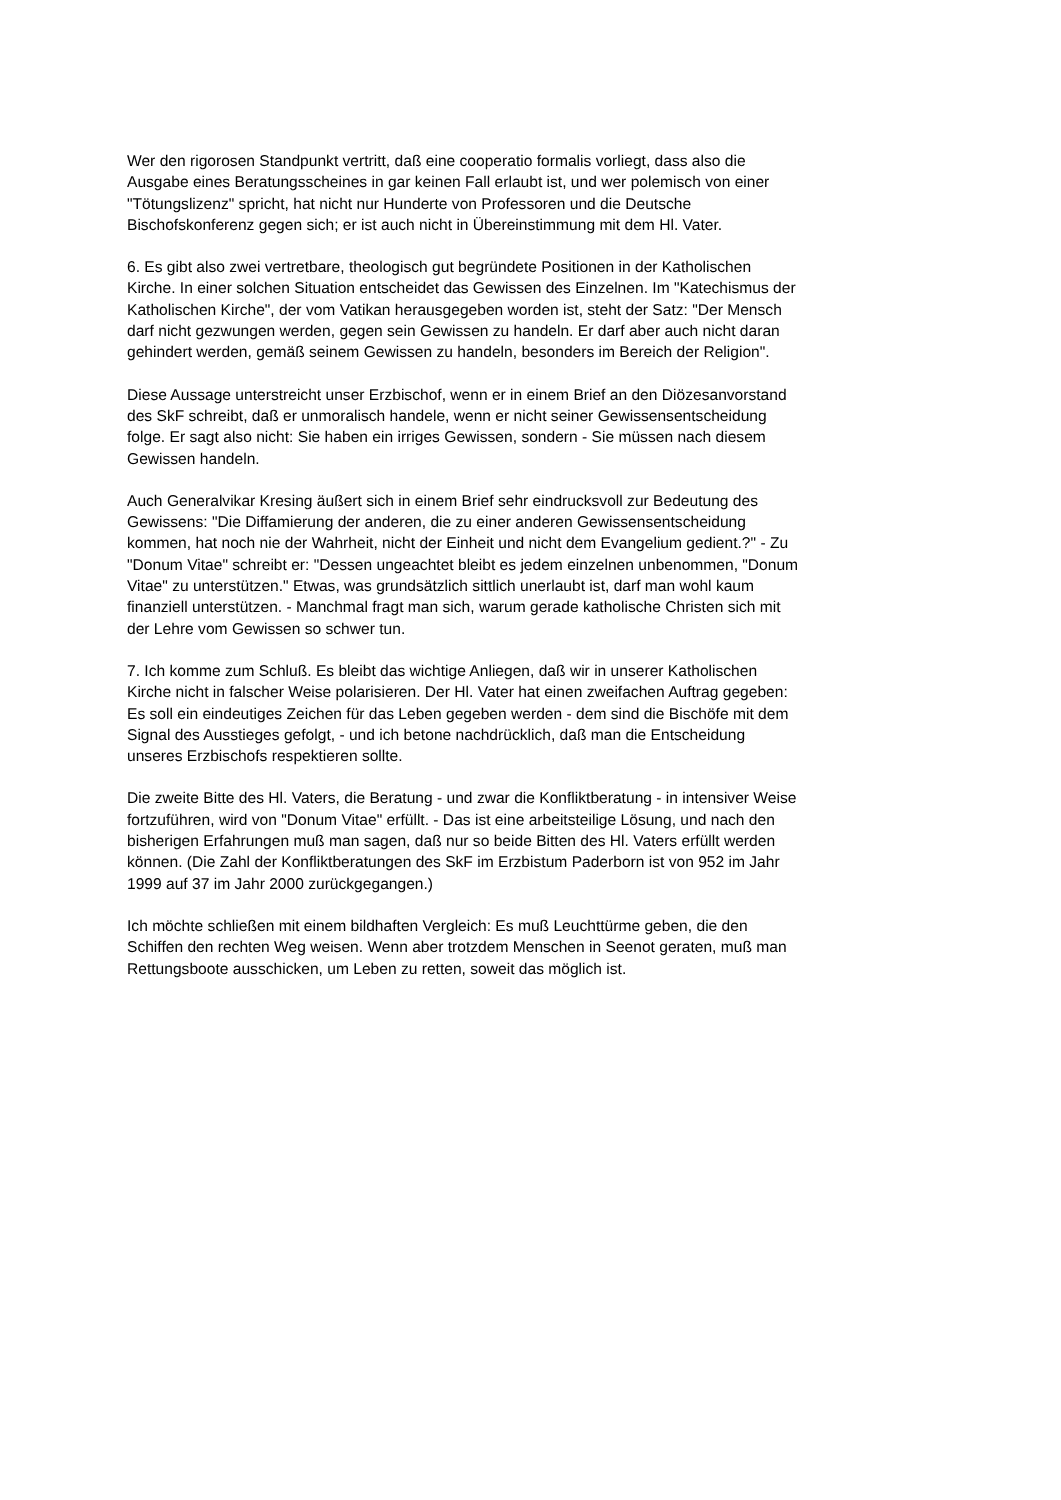Wer den rigorosen Standpunkt vertritt, daß eine cooperatio formalis vorliegt, dass also die
Ausgabe eines Beratungsscheines in gar keinen Fall erlaubt ist, und wer polemisch von einer
"Tötungslizenz" spricht, hat nicht nur Hunderte von Professoren und die Deutsche
Bischofskonferenz gegen sich; er ist auch nicht in Übereinstimmung mit dem Hl. Vater.
6. Es gibt also zwei vertretbare, theologisch gut begründete Positionen in der Katholischen
Kirche. In einer solchen Situation entscheidet das Gewissen des Einzelnen. Im "Katechismus der
Katholischen Kirche", der vom Vatikan herausgegeben worden ist, steht der Satz: "Der Mensch
darf nicht gezwungen werden, gegen sein Gewissen zu handeln. Er darf aber auch nicht daran
gehindert werden, gemäß seinem Gewissen zu handeln, besonders im Bereich der Religion".
Diese Aussage unterstreicht unser Erzbischof, wenn er in einem Brief an den Diözesanvorstand
des SkF schreibt, daß er unmoralisch handele, wenn er nicht seiner Gewissensentscheidung
folge. Er sagt also nicht: Sie haben ein irriges Gewissen, sondern - Sie müssen nach diesem
Gewissen handeln.
Auch Generalvikar Kresing äußert sich in einem Brief sehr eindrucksvoll zur Bedeutung des
Gewissens: "Die Diffamierung der anderen, die zu einer anderen Gewissensentscheidung
kommen, hat noch nie der Wahrheit, nicht der Einheit und nicht dem Evangelium gedient.?" - Zu
"Donum Vitae" schreibt er: "Dessen ungeachtet bleibt es jedem einzelnen unbenommen, "Donum
Vitae" zu unterstützen." Etwas, was grundsätzlich sittlich unerlaubt ist, darf man wohl kaum
finanziell unterstützen. - Manchmal fragt man sich, warum gerade katholische Christen sich mit
der Lehre vom Gewissen so schwer tun.
7. Ich komme zum Schluß. Es bleibt das wichtige Anliegen, daß wir in unserer Katholischen
Kirche nicht in falscher Weise polarisieren. Der Hl. Vater hat einen zweifachen Auftrag gegeben:
Es soll ein eindeutiges Zeichen für das Leben gegeben werden - dem sind die Bischöfe mit dem
Signal des Ausstieges gefolgt, - und ich betone nachdrücklich, daß man die Entscheidung
unseres Erzbischofs respektieren sollte.
Die zweite Bitte des Hl. Vaters, die Beratung - und zwar die Konfliktberatung - in intensiver Weise
fortzuführen, wird von "Donum Vitae" erfüllt. - Das ist eine arbeitsteilige Lösung, und nach den
bisherigen Erfahrungen muß man sagen, daß nur so beide Bitten des Hl. Vaters erfüllt werden
können. (Die Zahl der Konfliktberatungen des SkF im Erzbistum Paderborn ist von 952 im Jahr
1999 auf 37 im Jahr 2000 zurückgegangen.)
Ich möchte schließen mit einem bildhaften Vergleich: Es muß Leuchttürme geben, die den
Schiffen den rechten Weg weisen. Wenn aber trotzdem Menschen in Seenot geraten, muß man
Rettungsboote ausschicken, um Leben zu retten, soweit das möglich ist.